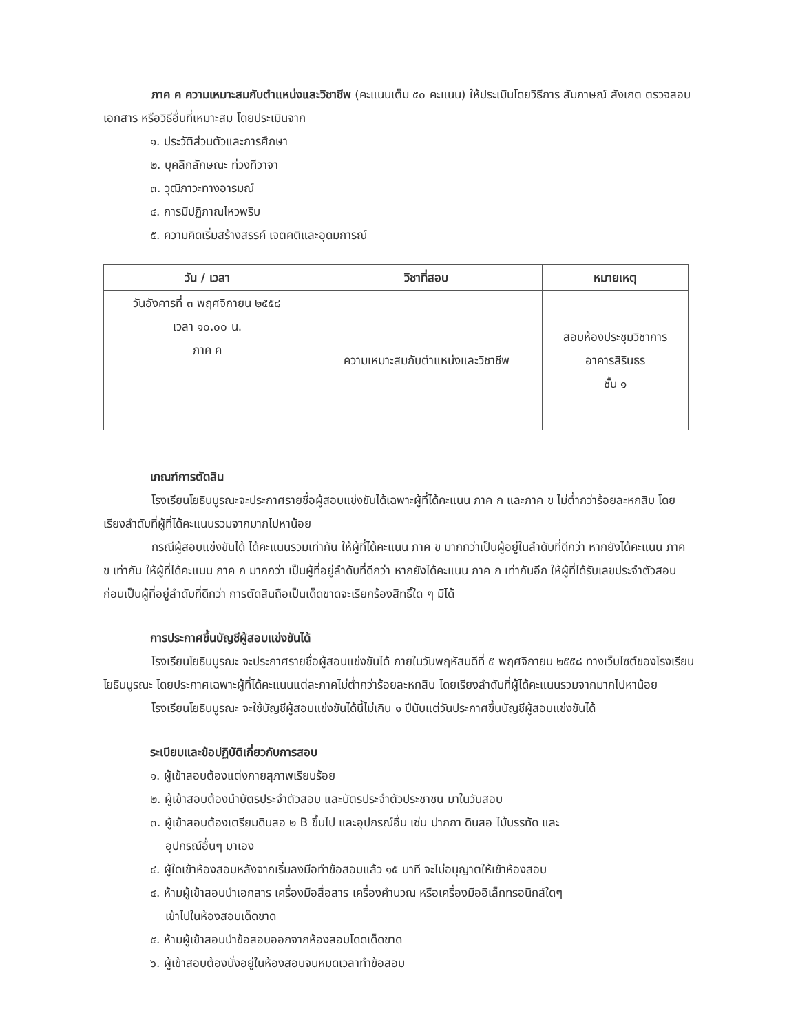ภาค ค ความเหมาะสมกับตำแหน่งและวิชาชีพ (คะแนนเต็ม ๕๐ คะแนน) ให้ประเมินโดยวิธีการ สัมภาษณ์ สังเกต ตรวจสอบเอกสาร หรือวิธีอื่นที่เหมาะสม โดยประเมินจาก
๑. ประวัติส่วนตัวและการศึกษา
๒. บุคลิกลักษณะ ท่วงทีวาจา
๓. วุฒิภาวะทางอารมณ์
๔. การมีปฏิภาณไหวพริบ
๕. ความคิดเริ่มสร้างสรรค์ เจตคติและอุดมการณ์
| วัน / เวลา | วิชาที่สอบ | หมายเหตุ |
| --- | --- | --- |
| วันอังคารที่ ๓ พฤศจิกายน ๒๕๕๘ เวลา ๑๐.๐๐ น. ภาค ค | ความเหมาะสมกับตำแหน่งและวิชาชีพ | สอบห้องประชุมวิชาการ อาคารสิรินธร ชั้น ๑ |
เกณฑ์การตัดสิน
โรงเรียนโยธินบูรณะจะประกาศรายชื่อผู้สอบแข่งขันได้เฉพาะผู้ที่ได้คะแนน ภาค ก และภาค ข ไม่ต่ำกว่าร้อยละหกสิบ โดยเรียงลำดับที่ผู้ที่ได้คะแนนรวมจากมากไปหาน้อย
กรณีผู้สอบแข่งขันได้ ได้คะแนนรวมเท่ากัน ให้ผู้ที่ได้คะแนน ภาค ข มากกว่าเป็นผู้อยู่ในลำดับที่ดีกว่า หากยังได้คะแนน ภาค ข เท่ากัน ให้ผู้ที่ได้คะแนน ภาค ก มากกว่า เป็นผู้ที่อยู่ลำดับที่ดีกว่า หากยังได้คะแนน ภาค ก เท่ากันอีก ให้ผู้ที่ได้รับเลขประจำตัวสอบก่อนเป็นผู้ที่อยู่ลำดับที่ดีกว่า การตัดสินถือเป็นเด็ดขาดจะเรียกร้องสิทธิ์ใด ๆ มิได้
การประกาศขึ้นบัญชีผู้สอบแข่งขันได้
โรงเรียนโยธินบูรณะ จะประกาศรายชื่อผู้สอบแข่งขันได้ ภายในวันพฤหัสบดีที่ ๕ พฤศจิกายน ๒๕๕๘ ทางเว็บไซต์ของโรงเรียนโยธินบูรณะ โดยประกาศเฉพาะผู้ที่ได้คะแนนแต่ละภาคไม่ต่ำกว่าร้อยละหกสิบ โดยเรียงลำดับที่ผู้ได้คะแนนรวมจากมากไปหาน้อย
โรงเรียนโยธินบูรณะ จะใช้บัญชีผู้สอบแข่งขันได้นี้ไม่เกิน ๑ ปีนับแต่วันประกาศขึ้นบัญชีผู้สอบแข่งขันได้
ระเบียบและข้อปฏิบัติเกี่ยวกับการสอบ
๑. ผู้เข้าสอบต้องแต่งกายสุภาพเรียบร้อย
๒. ผู้เข้าสอบต้องนำบัตรประจำตัวสอบ และบัตรประจำตัวประชาชน มาในวันสอบ
๓. ผู้เข้าสอบต้องเตรียมดินสอ ๒ B ขึ้นไป และอุปกรณ์อื่น เช่น ปากกา ดินสอ ไม้บรรทัด และ
อุปกรณ์อื่นๆ มาเอง
๔. ผู้ใดเข้าห้องสอบหลังจากเริ่มลงมือทำข้อสอบแล้ว ๑๕ นาที จะไม่อนุญาตให้เข้าห้องสอบ
๔. ห้ามผู้เข้าสอบนำเอกสาร เครื่องมือสื่อสาร เครื่องคำนวณ หรือเครื่องมืออิเล็กทรอนิกส์ใดๆ
เข้าไปในห้องสอบเด็ดขาด
๕. ห้ามผู้เข้าสอบนำข้อสอบออกจากห้องสอบโดดเด็ดขาด
๖. ผู้เข้าสอบต้องนั่งอยู่ในห้องสอบจนหมดเวลาทำข้อสอบ